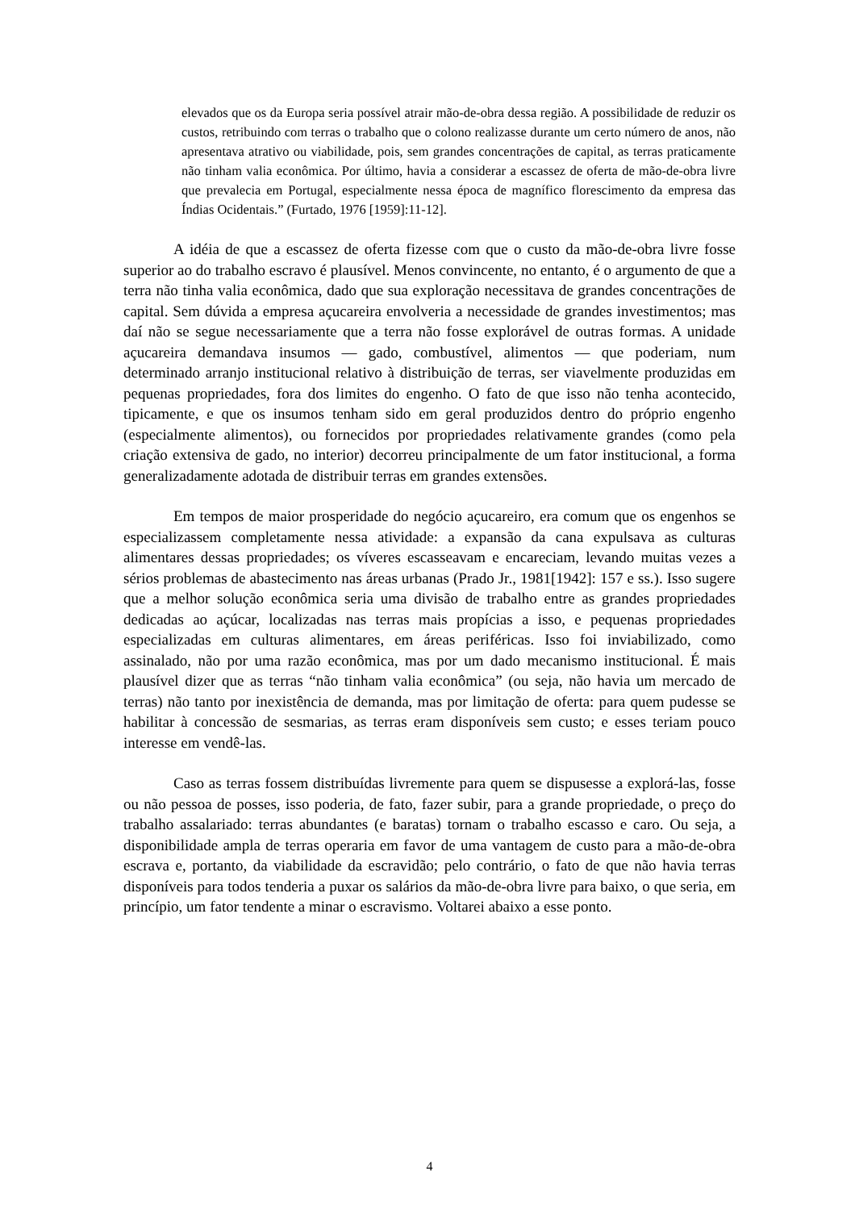elevados que os da Europa seria possível atrair mão-de-obra dessa região. A possibilidade de reduzir os custos, retribuindo com terras o trabalho que o colono realizasse durante um certo número de anos, não apresentava atrativo ou viabilidade, pois, sem grandes concentrações de capital, as terras praticamente não tinham valia econômica. Por último, havia a considerar a escassez de oferta de mão-de-obra livre que prevalecia em Portugal, especialmente nessa época de magnífico florescimento da empresa das Índias Ocidentais.” (Furtado, 1976 [1959]:11-12].
A idéia de que a escassez de oferta fizesse com que o custo da mão-de-obra livre fosse superior ao do trabalho escravo é plausível. Menos convincente, no entanto, é o argumento de que a terra não tinha valia econômica, dado que sua exploração necessitava de grandes concentrações de capital. Sem dúvida a empresa açucareira envolveria a necessidade de grandes investimentos; mas daí não se segue necessariamente que a terra não fosse explorável de outras formas. A unidade açucareira demandava insumos — gado, combustível, alimentos — que poderiam, num determinado arranjo institucional relativo à distribuição de terras, ser viavelmente produzidas em pequenas propriedades, fora dos limites do engenho. O fato de que isso não tenha acontecido, tipicamente, e que os insumos tenham sido em geral produzidos dentro do próprio engenho (especialmente alimentos), ou fornecidos por propriedades relativamente grandes (como pela criação extensiva de gado, no interior) decorreu principalmente de um fator institucional, a forma generalizadamente adotada de distribuir terras em grandes extensões.
Em tempos de maior prosperidade do negócio açucareiro, era comum que os engenhos se especializassem completamente nessa atividade: a expansão da cana expulsava as culturas alimentares dessas propriedades; os víveres escasseavam e encareciam, levando muitas vezes a sérios problemas de abastecimento nas áreas urbanas (Prado Jr., 1981[1942]: 157 e ss.). Isso sugere que a melhor solução econômica seria uma divisão de trabalho entre as grandes propriedades dedicadas ao açúcar, localizadas nas terras mais propícias a isso, e pequenas propriedades especializadas em culturas alimentares, em áreas periféricas. Isso foi inviabilizado, como assinalado, não por uma razão econômica, mas por um dado mecanismo institucional. É mais plausível dizer que as terras “não tinham valia econômica” (ou seja, não havia um mercado de terras) não tanto por inexistência de demanda, mas por limitação de oferta: para quem pudesse se habilitar à concessão de sesmarias, as terras eram disponíveis sem custo; e esses teriam pouco interesse em vendê-las.
Caso as terras fossem distribuídas livremente para quem se dispusesse a explorá-las, fosse ou não pessoa de posses, isso poderia, de fato, fazer subir, para a grande propriedade, o preço do trabalho assalariado: terras abundantes (e baratas) tornam o trabalho escasso e caro. Ou seja, a disponibilidade ampla de terras operaria em favor de uma vantagem de custo para a mão-de-obra escrava e, portanto, da viabilidade da escravidão; pelo contrário, o fato de que não havia terras disponíveis para todos tenderia a puxar os salários da mão-de-obra livre para baixo, o que seria, em princípio, um fator tendente a minar o escravismo. Voltarei abaixo a esse ponto.
4